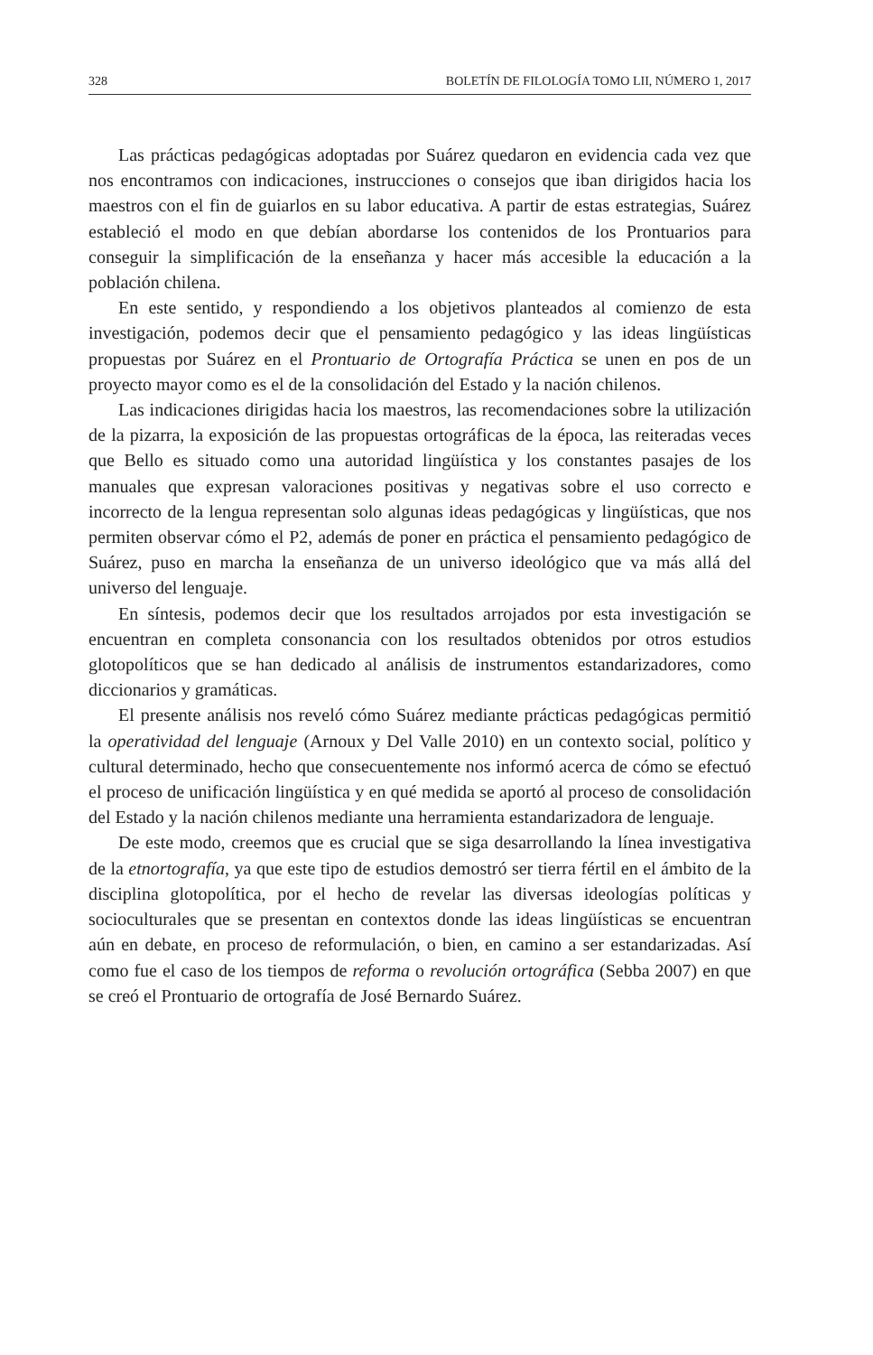328 BOLETÍN DE FILOLOGÍA TOMO LII, NÚMERO 1, 2017
Las prácticas pedagógicas adoptadas por Suárez quedaron en evidencia cada vez que nos encontramos con indicaciones, instrucciones o consejos que iban dirigidos hacia los maestros con el fin de guiarlos en su labor educativa. A partir de estas estrategias, Suárez estableció el modo en que debían abordarse los contenidos de los Prontuarios para conseguir la simplificación de la enseñanza y hacer más accesible la educación a la población chilena.
En este sentido, y respondiendo a los objetivos planteados al comienzo de esta investigación, podemos decir que el pensamiento pedagógico y las ideas lingüísticas propuestas por Suárez en el Prontuario de Ortografía Práctica se unen en pos de un proyecto mayor como es el de la consolidación del Estado y la nación chilenos.
Las indicaciones dirigidas hacia los maestros, las recomendaciones sobre la utilización de la pizarra, la exposición de las propuestas ortográficas de la época, las reiteradas veces que Bello es situado como una autoridad lingüística y los constantes pasajes de los manuales que expresan valoraciones positivas y negativas sobre el uso correcto e incorrecto de la lengua representan solo algunas ideas pedagógicas y lingüísticas, que nos permiten observar cómo el P2, además de poner en práctica el pensamiento pedagógico de Suárez, puso en marcha la enseñanza de un universo ideológico que va más allá del universo del lenguaje.
En síntesis, podemos decir que los resultados arrojados por esta investigación se encuentran en completa consonancia con los resultados obtenidos por otros estudios glotopolíticos que se han dedicado al análisis de instrumentos estandarizadores, como diccionarios y gramáticas.
El presente análisis nos reveló cómo Suárez mediante prácticas pedagógicas permitió la operatividad del lenguaje (Arnoux y Del Valle 2010) en un contexto social, político y cultural determinado, hecho que consecuentemente nos informó acerca de cómo se efectuó el proceso de unificación lingüística y en qué medida se aportó al proceso de consolidación del Estado y la nación chilenos mediante una herramienta estandarizadora de lenguaje.
De este modo, creemos que es crucial que se siga desarrollando la línea investigativa de la etnortografía, ya que este tipo de estudios demostró ser tierra fértil en el ámbito de la disciplina glotopolítica, por el hecho de revelar las diversas ideologías políticas y socioculturales que se presentan en contextos donde las ideas lingüísticas se encuentran aún en debate, en proceso de reformulación, o bien, en camino a ser estandarizadas. Así como fue el caso de los tiempos de reforma o revolución ortográfica (Sebba 2007) en que se creó el Prontuario de ortografía de José Bernardo Suárez.